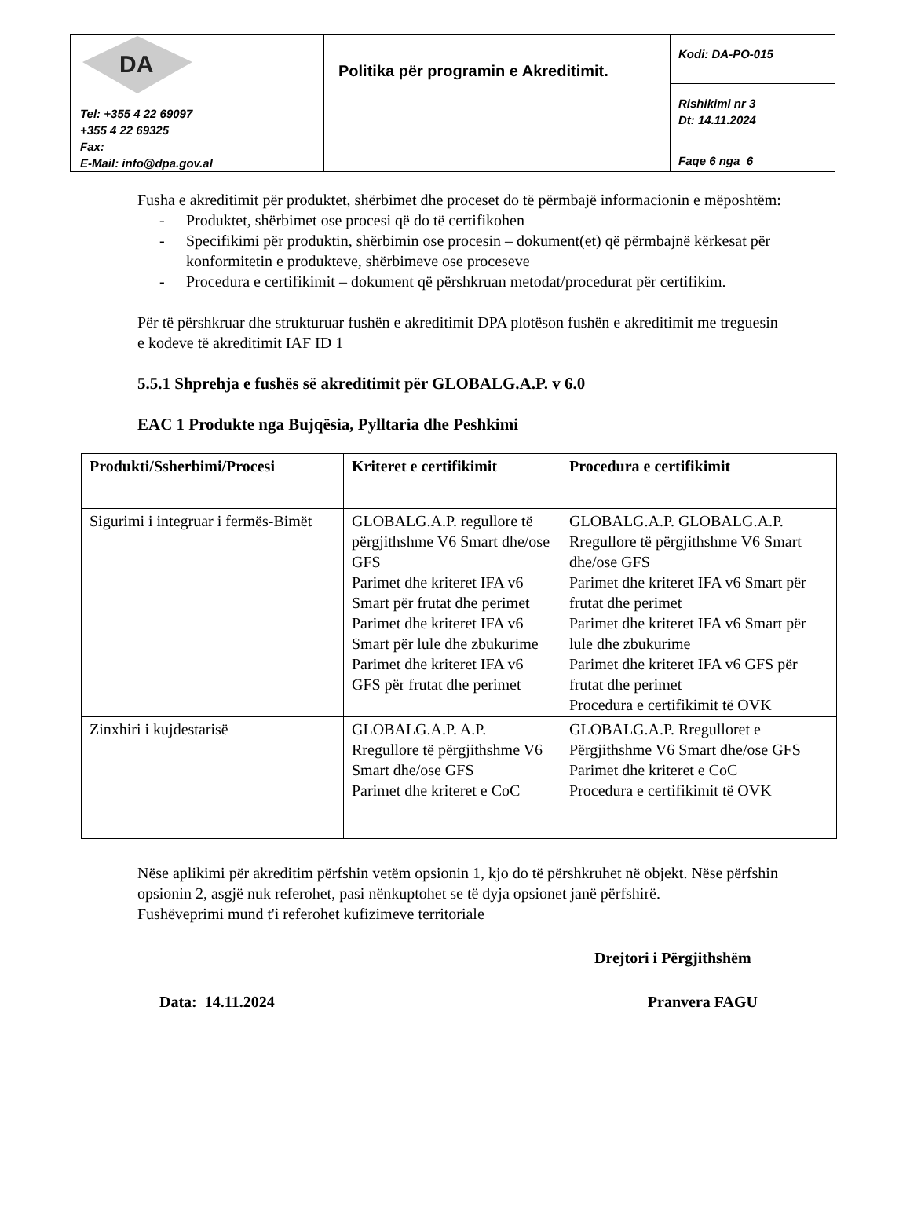| DA Tel: +355 4 22 69097 +355 4 22 69325 Fax: E-Mail: info@dpa.gov.al | Politika për programin e Akreditimit. | Kodi: DA-PO-015 |
| | | Rishikimi nr 3 Dt: 14.11.2024 |
| | | Faqe 6 nga 6 |
Fusha e akreditimit për produktet, shërbimet dhe proceset do të përmbajë informacionin e mëposhtëm:
- Produktet, shërbimet ose procesi që do të certifikohen
- Specifikimi për produktin, shërbimin ose procesin – dokument(et) që përmbajnë kërkesat për konformitetin e produkteve, shërbimeve ose proceseve
- Procedura e certifikimit – dokument që përshkruan metodat/procedurat për certifikim.
Për të përshkruar dhe strukturuar fushën e akreditimit DPA plotëson fushën e akreditimit me treguesin e kodeve të akreditimit IAF ID 1
5.5.1 Shprehja e fushës së akreditimit për GLOBALG.A.P. v 6.0
EAC 1 Produkte nga Bujqësia, Pylltaria dhe Peshkimi
| Produkti/Ssherbimi/Procesi | Kriteret e certifikimit | Procedura e certifikimit |
| --- | --- | --- |
| Sigurimi i integruar i fermës-Bimët | GLOBALG.A.P. regullore të përgjithshme V6 Smart dhe/ose GFS Parimet dhe kriteret IFA v6 Smart për frutat dhe perimet Parimet dhe kriteret IFA v6 Smart për lule dhe zbukurime Parimet dhe kriteret IFA v6 GFS për frutat dhe perimet | GLOBALG.A.P. GLOBALG.A.P. Rregullore të përgjithshme V6 Smart dhe/ose GFS Parimet dhe kriteret IFA v6 Smart për frutat dhe perimet Parimet dhe kriteret IFA v6 Smart për lule dhe zbukurime Parimet dhe kriteret IFA v6 GFS për frutat dhe perimet Procedura e certifikimit të OVK |
| Zinxhiri i kujdestarisë | GLOBALG.A.P. A.P. Rregullore të përgjithshme V6 Smart dhe/ose GFS Parimet dhe kriteret e CoC | GLOBALG.A.P. Rregulloret e Përgjithshme V6 Smart dhe/ose GFS Parimet dhe kriteret e CoC Procedura e certifikimit të OVK |
Nëse aplikimi për akreditim përfshin vetëm opsionin 1, kjo do të përshkruhet në objekt. Nëse përfshin opsionin 2, asgjë nuk referohet, pasi nënkuptohet se të dyja opsionet janë përfshirë.
Fushëveprimi mund t'i referohet kufizimeve territoriale
Drejtori i Përgjithshëm
Data: 14.11.2024 Pranvera FAGU